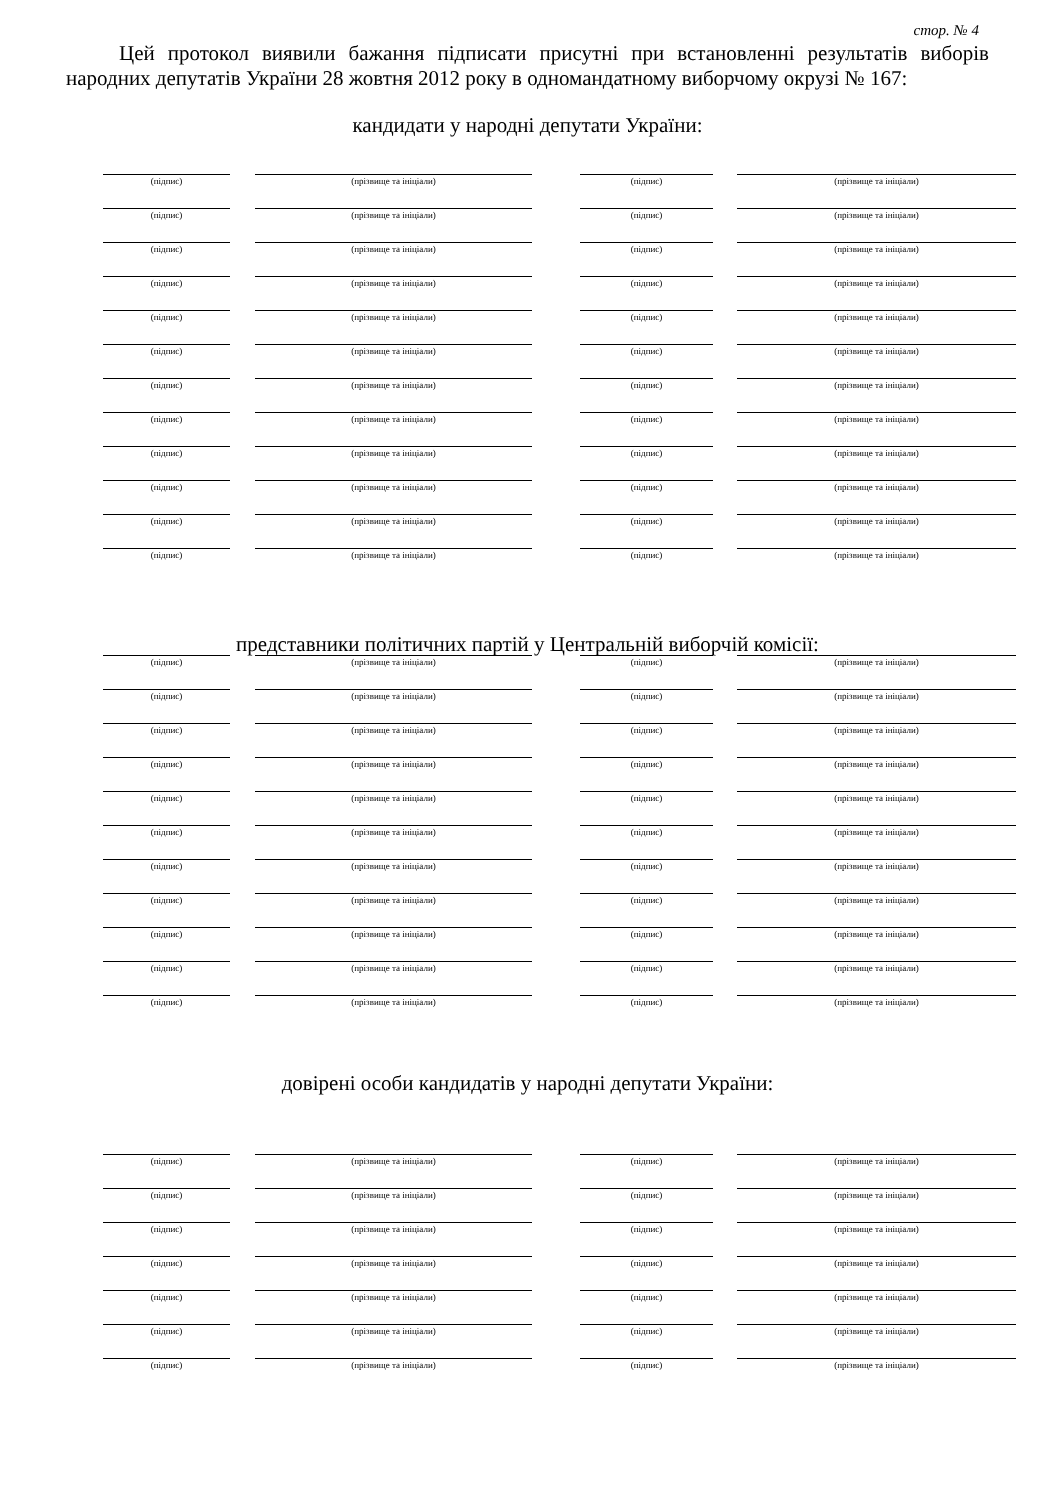стор. № 4
Цей протокол виявили бажання підписати присутні при встановленні результатів виборів народних депутатів України 28 жовтня 2012 року в одномандатному виборчому окрузі № 167:
кандидати у народні депутати України:
(підпис)
(прізвище та ініціали)
(підпис)
(прізвище та ініціали)
(підпис)
(прізвище та ініціали)
(підпис)
(прізвище та ініціали)
(підпис)
(прізвище та ініціали)
(підпис)
(прізвище та ініціали)
(підпис)
(прізвище та ініціали)
(підпис)
(прізвище та ініціали)
(підпис)
(прізвище та ініціали)
(підпис)
(прізвище та ініціали)
(підпис)
(прізвище та ініціали)
(підпис)
(прізвище та ініціали)
(підпис)
(прізвище та ініціали)
(підпис)
(прізвище та ініціали)
(підпис)
(прізвище та ініціали)
(підпис)
(прізвище та ініціали)
(підпис)
(прізвище та ініціали)
(підпис)
(прізвище та ініціали)
(підпис)
(прізвище та ініціали)
(підпис)
(прізвище та ініціали)
(підпис)
(прізвище та ініціали)
(підпис)
(прізвище та ініціали)
(підпис)
(прізвище та ініціали)
(підпис)
(прізвище та ініціали)
представники політичних партій у Центральній виборчій комісії:
(підпис)
(прізвище та ініціали)
(підпис)
(прізвище та ініціали)
(підпис)
(прізвище та ініціали)
(підпис)
(прізвище та ініціали)
(підпис)
(прізвище та ініціали)
(підпис)
(прізвище та ініціали)
(підпис)
(прізвище та ініціали)
(підпис)
(прізвище та ініціали)
(підпис)
(прізвище та ініціали)
(підпис)
(прізвище та ініціали)
(підпис)
(прізвище та ініціали)
(підпис)
(прізвище та ініціали)
(підпис)
(прізвище та ініціали)
(підпис)
(прізвище та ініціали)
(підпис)
(прізвище та ініціали)
(підпис)
(прізвище та ініціали)
(підпис)
(прізвище та ініціали)
(підпис)
(прізвище та ініціали)
(підпис)
(прізвище та ініціали)
(підпис)
(прізвище та ініціали)
(підпис)
(прізвище та ініціали)
(підпис)
(прізвище та ініціали)
довірені особи кандидатів у народні депутати України:
(підпис)
(прізвище та ініціали)
(підпис)
(прізвище та ініціали)
(підпис)
(прізвище та ініціали)
(підпис)
(прізвище та ініціали)
(підпис)
(прізвище та ініціали)
(підпис)
(прізвище та ініціали)
(підпис)
(прізвище та ініціали)
(підпис)
(прізвище та ініціали)
(підпис)
(прізвище та ініціали)
(підпис)
(прізвище та ініціали)
(підпис)
(прізвище та ініціали)
(підпис)
(прізвище та ініціали)
(підпис)
(прізвище та ініціали)
(підпис)
(прізвище та ініціали)